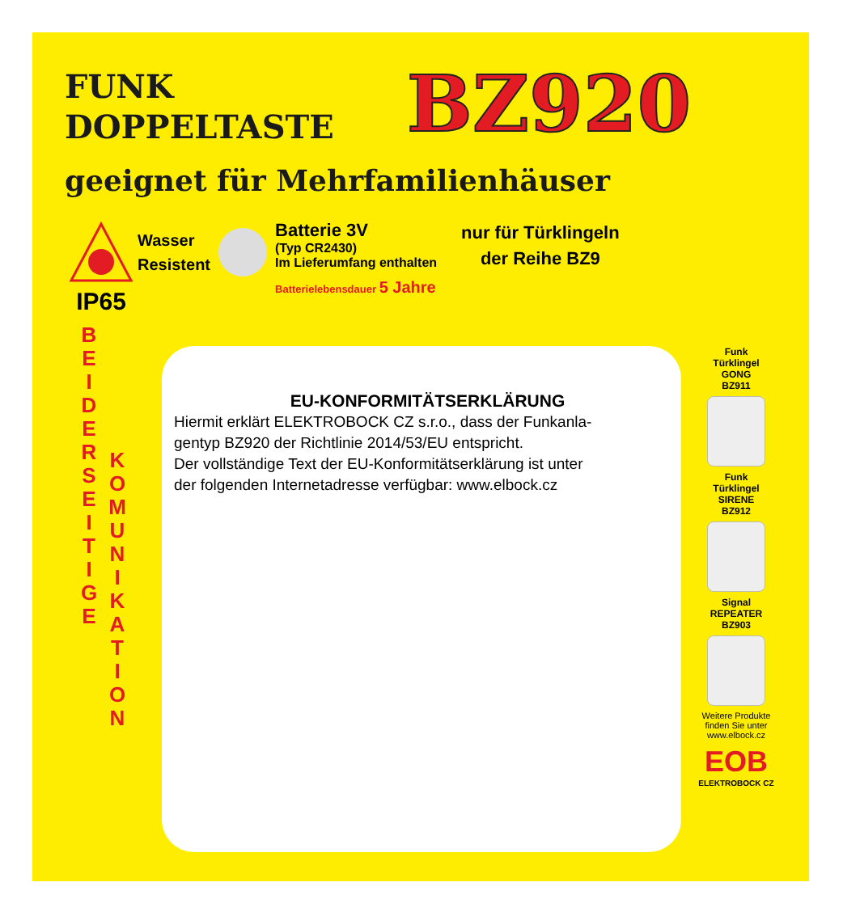FUNK
DOPPELTASTE
BZ920
geeignet für Mehrfamilienhäuser
IP65
Wasser
Resistent
Batterie 3V
(Typ CR2430)
Im Lieferumfang enthalten
Batterielebensdauer 5 Jahre
nur für Türklingeln
der Reihe BZ9
B E I D E R S E I T I G E
K O M U N I K A T I O N
EU-KONFORMITÄTSERKLÄRUNG
Hiermit erklärt ELEKTROBOCK CZ s.r.o., dass der Funkanla-
gentyp BZ920 der Richtlinie 2014/53/EU entspricht.
Der vollständige Text der EU-Konformitätserklärung ist unter
der folgenden Internetadresse verfügbar: www.elbock.cz
Funk
Türklingel
GONG
BZ911
Funk
Türklingel
SIRENE
BZ912
Signal
REPEATER
BZ903
Weitere Produkte finden Sie unter www.elbock.cz
EOB
ELEKTROBOCK CZ